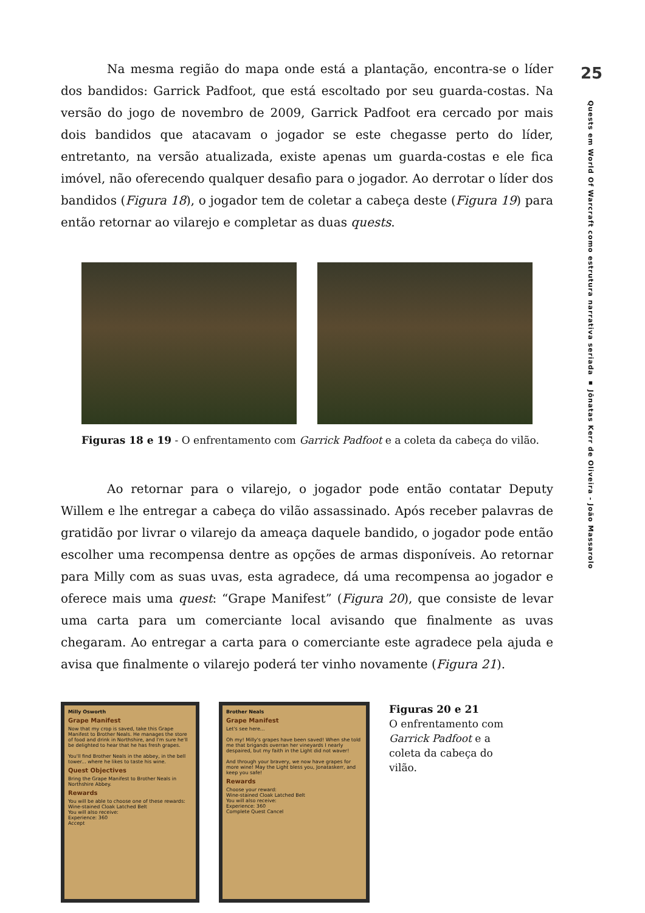Na mesma região do mapa onde está a plantação, encontra-se o líder dos bandidos: Garrick Padfoot, que está escoltado por seu guarda-costas. Na versão do jogo de novembro de 2009, Garrick Padfoot era cercado por mais dois bandidos que atacavam o jogador se este chegasse perto do líder, entretanto, na versão atualizada, existe apenas um guarda-costas e ele fica imóvel, não oferecendo qualquer desafio para o jogador. Ao derrotar o líder dos bandidos (Figura 18), o jogador tem de coletar a cabeça deste (Figura 19) para então retornar ao vilarejo e completar as duas quests.
Figuras 18 e 19 - O enfrentamento com Garrick Padfoot e a coleta da cabeça do vilão.
Ao retornar para o vilarejo, o jogador pode então contatar Deputy Willem e lhe entregar a cabeça do vilão assassinado. Após receber palavras de gratidão por livrar o vilarejo da ameaça daquele bandido, o jogador pode então escolher uma recompensa dentre as opções de armas disponíveis. Ao retornar para Milly com as suas uvas, esta agradece, dá uma recompensa ao jogador e oferece mais uma quest: “Grape Manifest” (Figura 20), que consiste de levar uma carta para um comerciante local avisando que finalmente as uvas chegaram. Ao entregar a carta para o comerciante este agradece pela ajuda e avisa que finalmente o vilarejo poderá ter vinho novamente (Figura 21).
Milly Osworth
Grape Manifest
Now that my crop is saved, take this Grape Manifest to Brother Neals. He manages the store of food and drink in Northshire, and I'm sure he'll be delighted to hear that he has fresh grapes.
You'll find Brother Neals in the abbey, in the bell tower... where he likes to taste his wine.
Quest Objectives
Bring the Grape Manifest to Brother Neals in Northshire Abbey.
Rewards
You will be able to choose one of these rewards:
Wine-stained Cloak Latched Belt
You will also receive:
Experience: 360
Accept
Brother Neals
Grape Manifest
Let's see here...
Oh my! Milly's grapes have been saved! When she told me that brigands overran her vineyards I nearly despaired, but my faith in the Light did not waver!
And through your bravery, we now have grapes for more wine! May the Light bless you, Jonataskerr, and keep you safe!
Rewards
Choose your reward:
Wine-stained Cloak Latched Belt
You will also receive:
Experience: 360
Complete Quest Cancel
Figuras 20 e 21
O enfrentamento com Garrick Padfoot e a coleta da cabeça do vilão.
25
Quests em World Of Warcraft como estrutura narrativa seriada ▪ Jônatas Kerr de Oliveira - João Massarolo